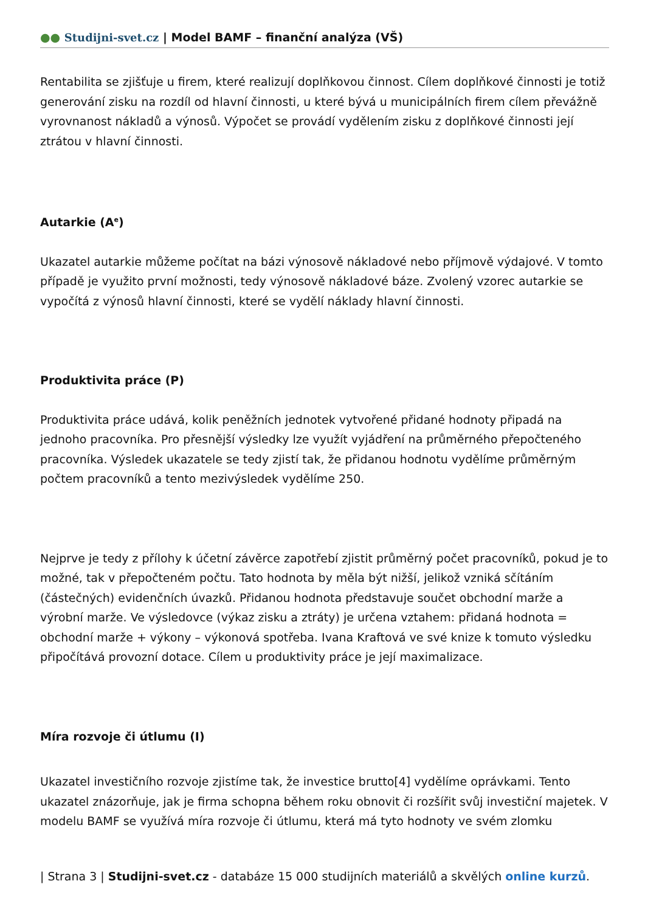●● Studijni-svet.cz | Model BAMF – finanční analýza (VŠ)
Rentabilita se zjišťuje u firem, které realizují doplňkovou činnost. Cílem doplňkové činnosti je totiž generování zisku na rozdíl od hlavní činnosti, u které bývá u municipálních firem cílem převážně vyrovnanost nákladů a výnosů. Výpočet se provádí vydělením zisku z doplňkové činnosti její ztrátou v hlavní činnosti.
Autarkie (A<sup>e</sup>)
Ukazatel autarkie můžeme počítat na bázi výnosově nákladové nebo příjmově výdajové. V tomto případě je využito první možnosti, tedy výnosově nákladové báze. Zvolený vzorec autarkie se vypočítá z výnosů hlavní činnosti, které se vydělí náklady hlavní činnosti.
Produktivita práce (P)
Produktivita práce udává, kolik peněžních jednotek vytvořené přidané hodnoty připadá na jednoho pracovníka. Pro přesnější výsledky lze využít vyjádření na průměrného přepočteného pracovníka. Výsledek ukazatele se tedy zjistí tak, že přidanou hodnotu vydělíme průměrným počtem pracovníků a tento mezivýsledek vydělíme 250.
Nejprve je tedy z přílohy k účetní závěrce zapotřebí zjistit průměrný počet pracovníků, pokud je to možné, tak v přepočteném počtu. Tato hodnota by měla být nižší, jelikož vzniká sčítáním (částečných) evidenčních úvazků. Přidanou hodnota představuje součet obchodní marže a výrobní marže. Ve výsledovce (výkaz zisku a ztráty) je určena vztahem: přidaná hodnota = obchodní marže + výkony – výkonová spotřeba. Ivana Kraftová ve své knize k tomuto výsledku připočítává provozní dotace. Cílem u produktivity práce je její maximalizace.
Míra rozvoje či útlumu (I)
Ukazatel investičního rozvoje zjistíme tak, že investice brutto[4] vydělíme oprávkami. Tento ukazatel znázorňuje, jak je firma schopna během roku obnovit či rozšířit svůj investiční majetek. V modelu BAMF se využívá míra rozvoje či útlumu, která má tyto hodnoty ve svém zlomku
| Strana 3 | Studijni-svet.cz - databáze 15 000 studijních materiálů a skvělých online kurzů.